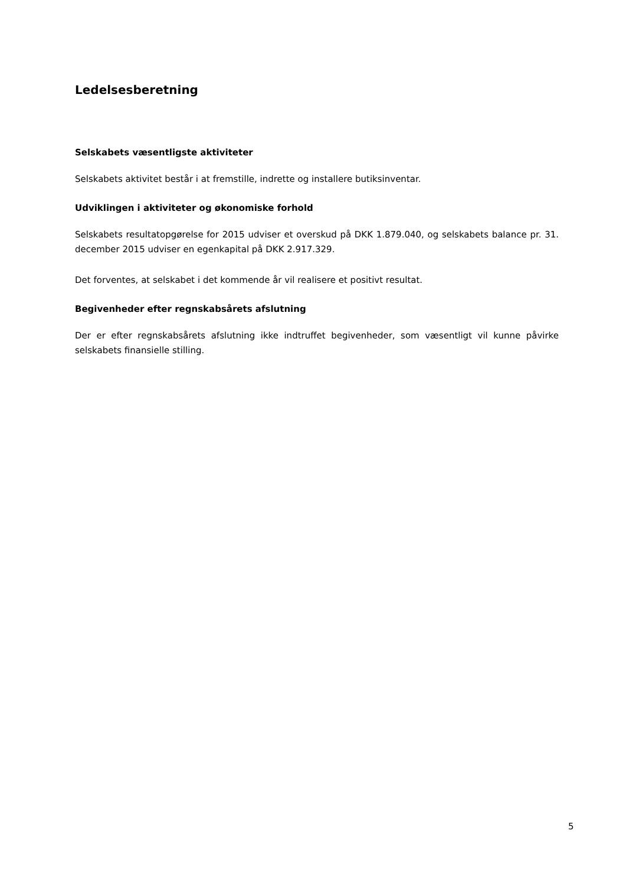Ledelsesberetning
Selskabets væsentligste aktiviteter
Selskabets aktivitet består i at fremstille, indrette og installere butiksinventar.
Udviklingen i aktiviteter og økonomiske forhold
Selskabets resultatopgørelse for 2015 udviser et overskud på DKK 1.879.040, og selskabets balance pr. 31. december 2015 udviser en egenkapital på DKK 2.917.329.
Det forventes, at selskabet i det kommende år vil realisere et positivt resultat.
Begivenheder efter regnskabsårets afslutning
Der er efter regnskabsårets afslutning ikke indtruffet begivenheder, som væsentligt vil kunne påvirke selskabets finansielle stilling.
5